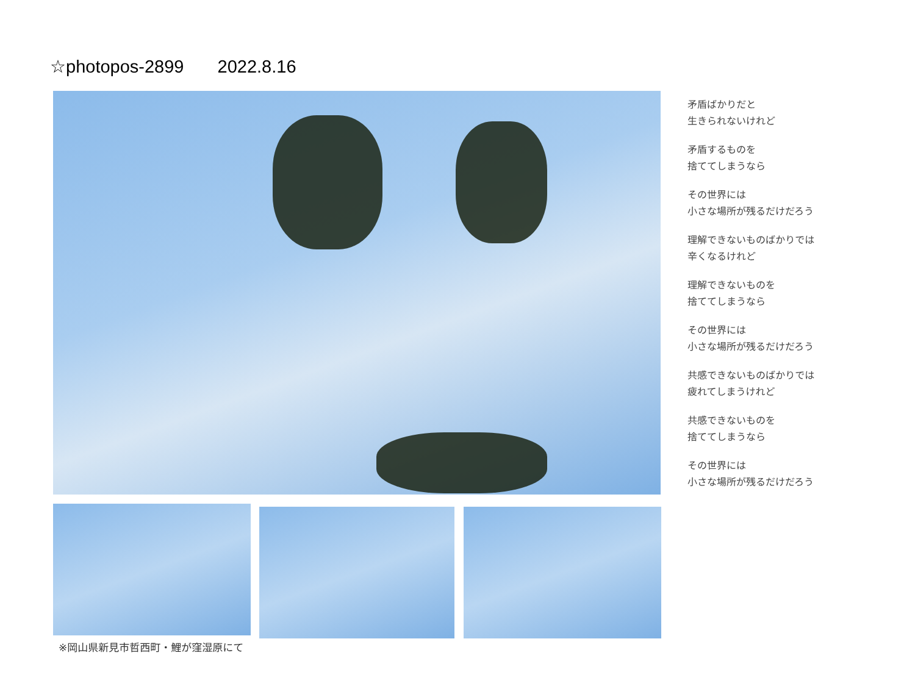☆photopos-2899 2022.8.16
矛盾ばかりだと
生きられないけれど
矛盾するものを
捨ててしまうなら
その世界には
小さな場所が残るだけだろう
理解できないものばかりでは
辛くなるけれど
理解できないものを
捨ててしまうなら
その世界には
小さな場所が残るだけだろう
共感できないものばかりでは
疲れてしまうけれど
共感できないものを
捨ててしまうなら
その世界には
小さな場所が残るだけだろう
※岡山県新見市哲西町・鯉が窪湿原にて